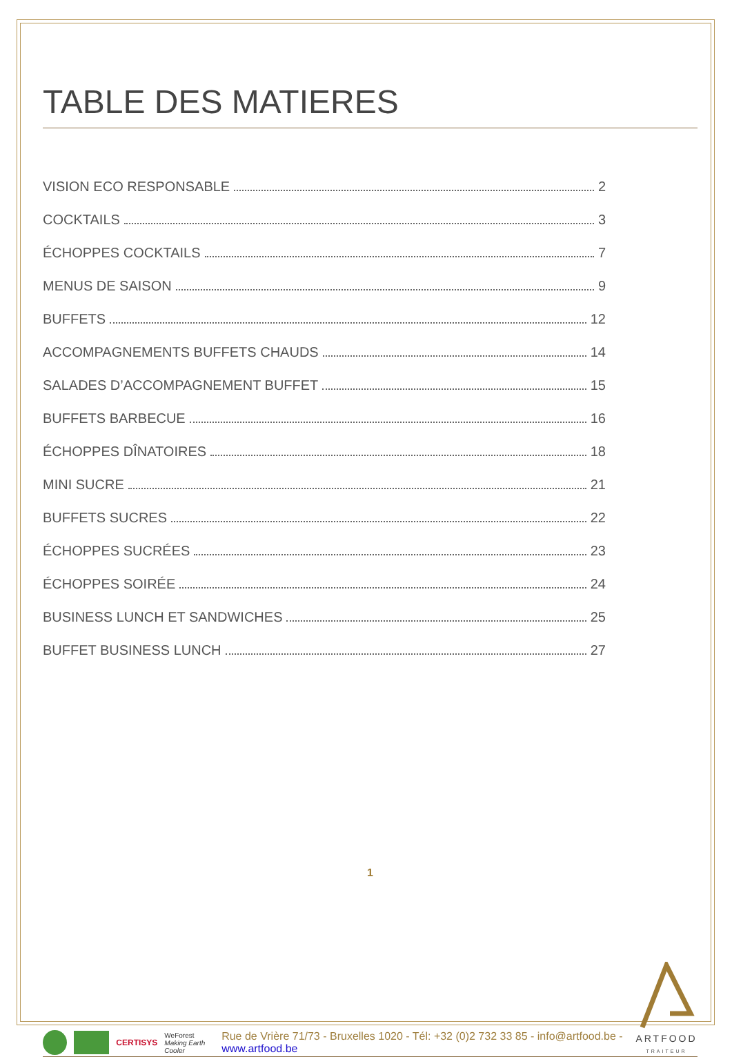TABLE DES MATIERES
VISION ECO RESPONSABLE 2
COCKTAILS 3
ÉCHOPPES COCKTAILS 7
MENUS DE SAISON 9
BUFFETS 12
ACCOMPAGNEMENTS BUFFETS CHAUDS 14
SALADES D’ACCOMPAGNEMENT BUFFET 15
BUFFETS BARBECUE 16
ÉCHOPPES DÎNATOIRES 18
MINI SUCRE 21
BUFFETS SUCRES 22
ÉCHOPPES SUCRÉES 23
ÉCHOPPES SOIRÉE 24
BUSINESS LUNCH ET SANDWICHES 25
BUFFET BUSINESS LUNCH 27
1
CERTISYS
WeForest
Making Earth Cooler
Rue de Vrière 71/73 - Bruxelles 1020 - Tél: +32 (0)2 732 33 85 - info@artfood.be - www.artfood.be
ARTFOOD
TRAITEUR